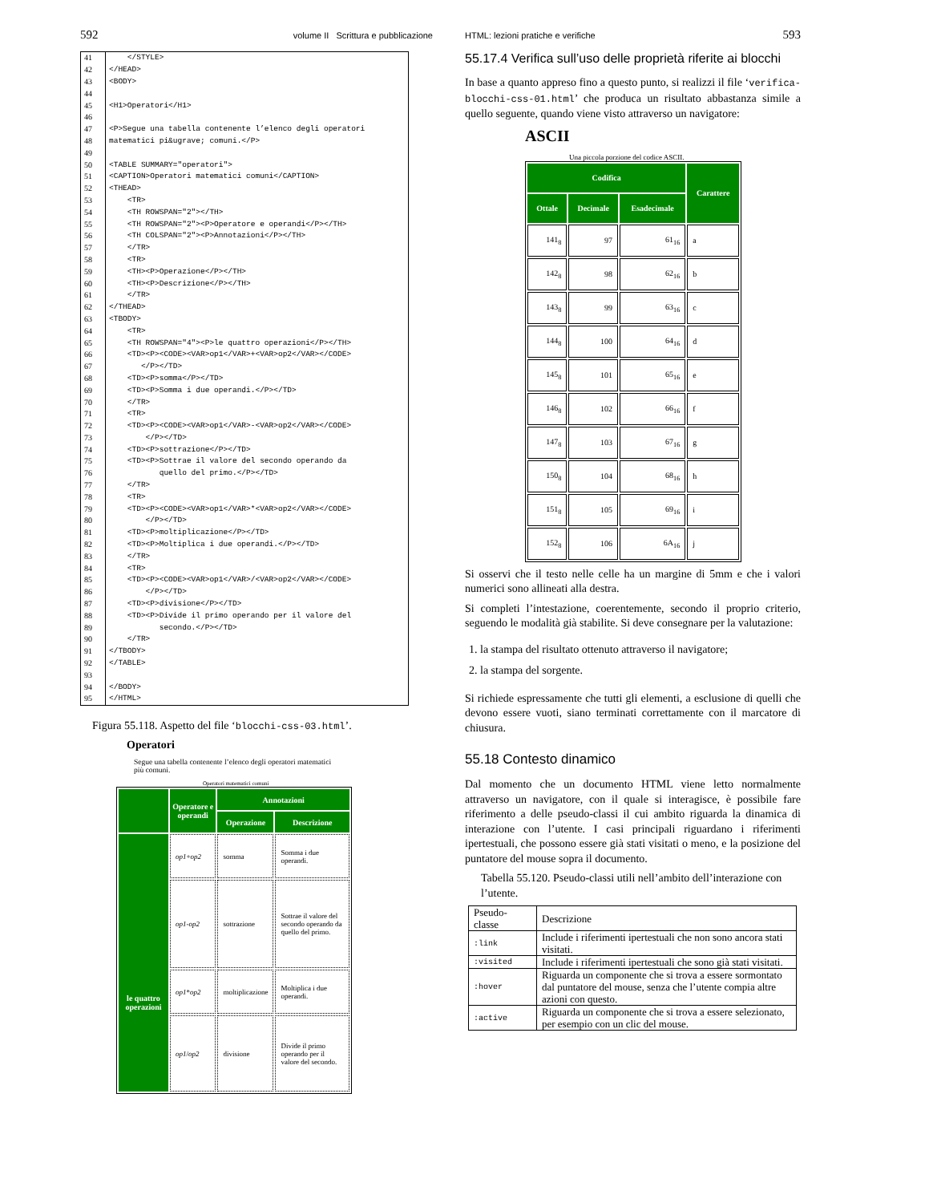592 volume II Scrittura e pubblicazione
| 41 | </STYLE> |
| 42 | </HEAD> |
| 43 | <BODY> |
| 44 | |
| 45 | <H1>Operatori</H1> |
| 46 | |
| 47 | <P>Segue una tabella contenente l’elenco degli operatori |
| 48 | matematici pi&ugrave; comuni.</P> |
| 49 | |
| 50 | <TABLE SUMMARY="operatori"> |
| 51 | <CAPTION>Operatori matematici comuni</CAPTION> |
| 52 | <THEAD> |
| 53 | <TR> |
| 54 | <TH ROWSPAN="2"></TH> |
| 55 | <TH ROWSPAN="2"><P>Operatore e operandi</P></TH> |
| 56 | <TH COLSPAN="2"><P>Annotazioni</P></TH> |
| 57 | </TR> |
| 58 | <TR> |
| 59 | <TH><P>Operazione</P></TH> |
| 60 | <TH><P>Descrizione</P></TH> |
| 61 | </TR> |
| 62 | </THEAD> |
| 63 | <TBODY> |
| 64 | <TR> |
| 65 | <TH ROWSPAN="4"><P>le quattro operazioni</P></TH> |
| 66 | <TD><P><CODE><VAR>op1</VAR>+<VAR>op2</VAR></CODE> |
| 67 | </P></TD> |
| 68 | <TD><P>somma</P></TD> |
| 69 | <TD><P>Somma i due operandi.</P></TD> |
| 70 | </TR> |
| 71 | <TR> |
| 72 | <TD><P><CODE><VAR>op1</VAR>-<VAR>op2</VAR></CODE> |
| 73 | </P></TD> |
| 74 | <TD><P>sottrazione</P></TD> |
| 75 | <TD><P>Sottrae il valore del secondo operando da |
| 76 | quello del primo.</P></TD> |
| 77 | </TR> |
| 78 | <TR> |
| 79 | <TD><P><CODE><VAR>op1</VAR>*<VAR>op2</VAR></CODE> |
| 80 | </P></TD> |
| 81 | <TD><P>moltiplicazione</P></TD> |
| 82 | <TD><P>Moltiplica i due operandi.</P></TD> |
| 83 | </TR> |
| 84 | <TR> |
| 85 | <TD><P><CODE><VAR>op1</VAR>/<VAR>op2</VAR></CODE> |
| 86 | </P></TD> |
| 87 | <TD><P>divisione</P></TD> |
| 88 | <TD><P>Divide il primo operando per il valore del |
| 89 | secondo.</P></TD> |
| 90 | </TR> |
| 91 | </TBODY> |
| 92 | </TABLE> |
| 93 | |
| 94 | </BODY> |
| 95 | </HTML> |
Figura 55.118. Aspetto del file ‘blocchi-css-03.html’.
Operatori
Segue una tabella contenente l’elenco degli operatori matematici
più comuni.
Operatori matematici comuni
| | Operatore e operandi | Annotazioni | |
| --- | --- | --- | --- |
| | | Operazione | Descrizione |
| le quattro operazioni | op1 + op2 | somma | Somma i due operandi. |
| | op1 - op2 | sottrazione | Sottrae il valore del secondo operando da quello del primo. |
| | op1 * op2 | moltiplicazione | Moltiplica i due operandi. |
| | op1 / op2 | divisione | Divide il primo operando per il valore del secondo. |
HTML: lezioni pratiche e verifiche 593
55.17.4 Verifica sull’uso delle proprietà riferite ai blocchi
In base a quanto appreso fino a questo punto, si realizzi il file ‘verifica-blocchi-css-01.html’ che produca un risultato abbastanza simile a quello seguente, quando viene visto attraverso un navigatore:
ASCII
Una piccola porzione del codice ASCII.
| Codifica | | | Carattere |
| --- | --- | --- | --- |
| Ottale | Decimale | Esadecimale | |
| 141<sub>8</sub> | 97 | 61<sub>16</sub> | a |
| 142<sub>8</sub> | 98 | 62<sub>16</sub> | b |
| 143<sub>8</sub> | 99 | 63<sub>16</sub> | c |
| 144<sub>8</sub> | 100 | 64<sub>16</sub> | d |
| 145<sub>8</sub> | 101 | 65<sub>16</sub> | e |
| 146<sub>8</sub> | 102 | 66<sub>16</sub> | f |
| 147<sub>8</sub> | 103 | 67<sub>16</sub> | g |
| 150<sub>8</sub> | 104 | 68<sub>16</sub> | h |
| 151<sub>8</sub> | 105 | 69<sub>16</sub> | i |
| 152<sub>8</sub> | 106 | 6A<sub>16</sub> | j |
Si osservi che il testo nelle celle ha un margine di 5mm e che i valori numerici sono allineati alla destra.
Si completi l’intestazione, coerentemente, secondo il proprio criterio, seguendo le modalità già stabilite. Si deve consegnare per la valutazione:
1. la stampa del risultato ottenuto attraverso il navigatore;
2. la stampa del sorgente.
Si richiede espressamente che tutti gli elementi, a esclusione di quelli che devono essere vuoti, siano terminati correttamente con il marcatore di chiusura.
55.18 Contesto dinamico
Dal momento che un documento HTML viene letto normalmente attraverso un navigatore, con il quale si interagisce, è possibile fare riferimento a delle pseudo-classi il cui ambito riguarda la dinamica di interazione con l’utente. I casi principali riguardano i riferimenti ipertestuali, che possono essere già stati visitati o meno, e la posizione del puntatore del mouse sopra il documento.
Tabella 55.120. Pseudo-classi utili nell’ambito dell’interazione con l’utente.
| Pseudo-classe | Descrizione |
| :link | Include i riferimenti ipertestuali che non sono ancora stati visitati. |
| :visited | Include i riferimenti ipertestuali che sono già stati visitati. |
| :hover | Riguarda un componente che si trova a essere sormontato dal puntatore del mouse, senza che l’utente compia altre azioni con questo. |
| :active | Riguarda un componente che si trova a essere selezionato, per esempio con un clic del mouse. |